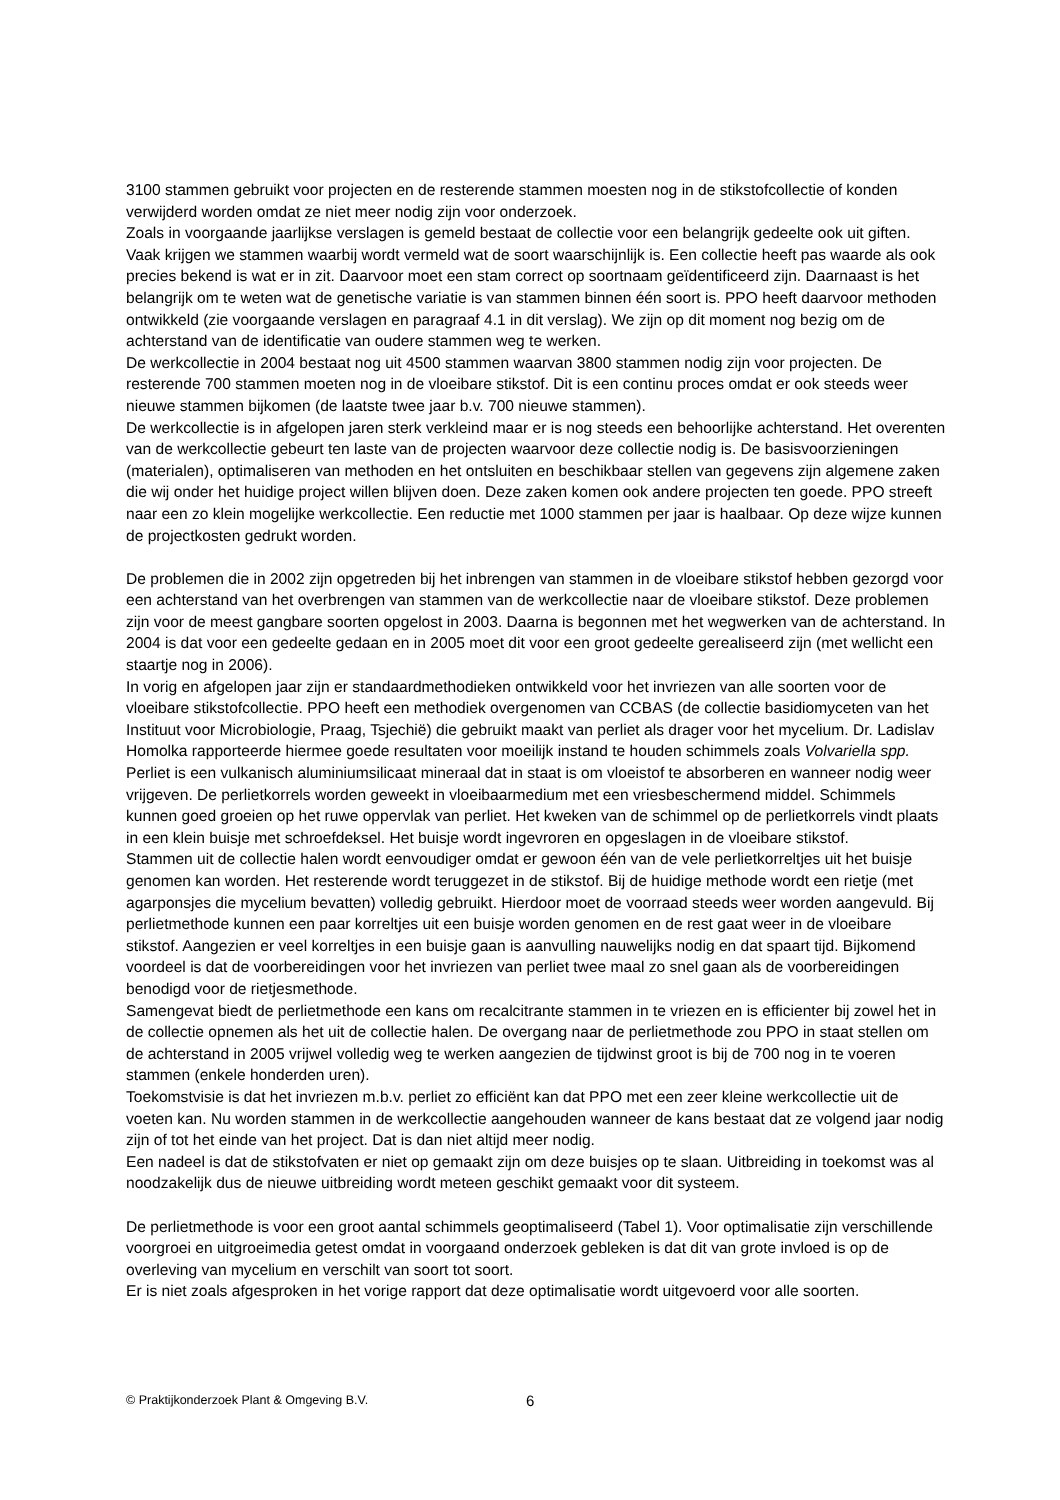3100 stammen gebruikt voor projecten en de resterende stammen moesten nog in de stikstofcollectie of konden verwijderd worden omdat ze niet meer nodig zijn voor onderzoek.
Zoals in voorgaande jaarlijkse verslagen is gemeld bestaat de collectie voor een belangrijk gedeelte ook uit giften. Vaak krijgen we stammen waarbij wordt vermeld wat de soort waarschijnlijk is. Een collectie heeft pas waarde als ook precies bekend is wat er in zit. Daarvoor moet een stam correct op soortnaam geïdentificeerd zijn. Daarnaast is het belangrijk om te weten wat de genetische variatie is van stammen binnen één soort is. PPO heeft daarvoor methoden ontwikkeld (zie voorgaande verslagen en paragraaf 4.1 in dit verslag). We zijn op dit moment nog bezig om de achterstand van de identificatie van oudere stammen weg te werken.
De werkcollectie in 2004 bestaat nog uit 4500 stammen waarvan 3800 stammen nodig zijn voor projecten. De resterende 700 stammen moeten nog in de vloeibare stikstof. Dit is een continu proces omdat er ook steeds weer nieuwe stammen bijkomen (de laatste twee jaar b.v. 700 nieuwe stammen).
De werkcollectie is in afgelopen jaren sterk verkleind maar er is nog steeds een behoorlijke achterstand. Het overenten van de werkcollectie gebeurt ten laste van de projecten waarvoor deze collectie nodig is. De basisvoorzieningen (materialen), optimaliseren van methoden en het ontsluiten en beschikbaar stellen van gegevens zijn algemene zaken die wij onder het huidige project willen blijven doen. Deze zaken komen ook andere projecten ten goede. PPO streeft naar een zo klein mogelijke werkcollectie. Een reductie met 1000 stammen per jaar is haalbaar. Op deze wijze kunnen de projectkosten gedrukt worden.
De problemen die in 2002 zijn opgetreden bij het inbrengen van stammen in de vloeibare stikstof hebben gezorgd voor een achterstand van het overbrengen van stammen van de werkcollectie naar de vloeibare stikstof. Deze problemen zijn voor de meest gangbare soorten opgelost in 2003. Daarna is begonnen met het wegwerken van de achterstand. In 2004 is dat voor een gedeelte gedaan en in 2005 moet dit voor een groot gedeelte gerealiseerd zijn (met wellicht een staartje nog in 2006).
In vorig en afgelopen jaar zijn er standaardmethodieken ontwikkeld voor het invriezen van alle soorten voor de vloeibare stikstofcollectie. PPO heeft een methodiek overgenomen van CCBAS (de collectie basidiomyceten van het Instituut voor Microbiologie, Praag, Tsjechië) die gebruikt maakt van perliet als drager voor het mycelium. Dr. Ladislav Homolka rapporteerde hiermee goede resultaten voor moeilijk instand te houden schimmels zoals Volvariella spp. Perliet is een vulkanisch aluminiumsilicaat mineraal dat in staat is om vloeistof te absorberen en wanneer nodig weer vrijgeven. De perlietkorrels worden geweekt in vloeibaarmedium met een vriesbeschermend middel. Schimmels kunnen goed groeien op het ruwe oppervlak van perliet. Het kweken van de schimmel op de perlietkorrels vindt plaats in een klein buisje met schroefdeksel. Het buisje wordt ingevroren en opgeslagen in de vloeibare stikstof.
Stammen uit de collectie halen wordt eenvoudiger omdat er gewoon één van de vele perlietkorreltjes uit het buisje genomen kan worden. Het resterende wordt teruggezet in de stikstof. Bij de huidige methode wordt een rietje (met agarponsjes die mycelium bevatten) volledig gebruikt. Hierdoor moet de voorraad steeds weer worden aangevuld. Bij perlietmethode kunnen een paar korreltjes uit een buisje worden genomen en de rest gaat weer in de vloeibare stikstof. Aangezien er veel korreltjes in een buisje gaan is aanvulling nauwelijks nodig en dat spaart tijd. Bijkomend voordeel is dat de voorbereidingen voor het invriezen van perliet twee maal zo snel gaan als de voorbereidingen benodigd voor de rietjesmethode.
Samengevat biedt de perlietmethode een kans om recalcitrante stammen in te vriezen en is efficienter bij zowel het in de collectie opnemen als het uit de collectie halen. De overgang naar de perlietmethode zou PPO in staat stellen om de achterstand in 2005 vrijwel volledig weg te werken aangezien de tijdwinst groot is bij de 700 nog in te voeren stammen (enkele honderden uren).
Toekomstvisie is dat het invriezen m.b.v. perliet zo efficiënt kan dat PPO met een zeer kleine werkcollectie uit de voeten kan. Nu worden stammen in de werkcollectie aangehouden wanneer de kans bestaat dat ze volgend jaar nodig zijn of tot het einde van het project. Dat is dan niet altijd meer nodig.
Een nadeel is dat de stikstofvaten er niet op gemaakt zijn om deze buisjes op te slaan. Uitbreiding in toekomst was al noodzakelijk dus de nieuwe uitbreiding wordt meteen geschikt gemaakt voor dit systeem.
De perlietmethode is voor een groot aantal schimmels geoptimaliseerd (Tabel 1). Voor optimalisatie zijn verschillende voorgroei en uitgroeimedia getest omdat in voorgaand onderzoek gebleken is dat dit van grote invloed is op de overleving van mycelium en verschilt van soort tot soort.
Er is niet zoals afgesproken in het vorige rapport dat deze optimalisatie wordt uitgevoerd voor alle soorten.
© Praktijkonderzoek Plant & Omgeving B.V. 6